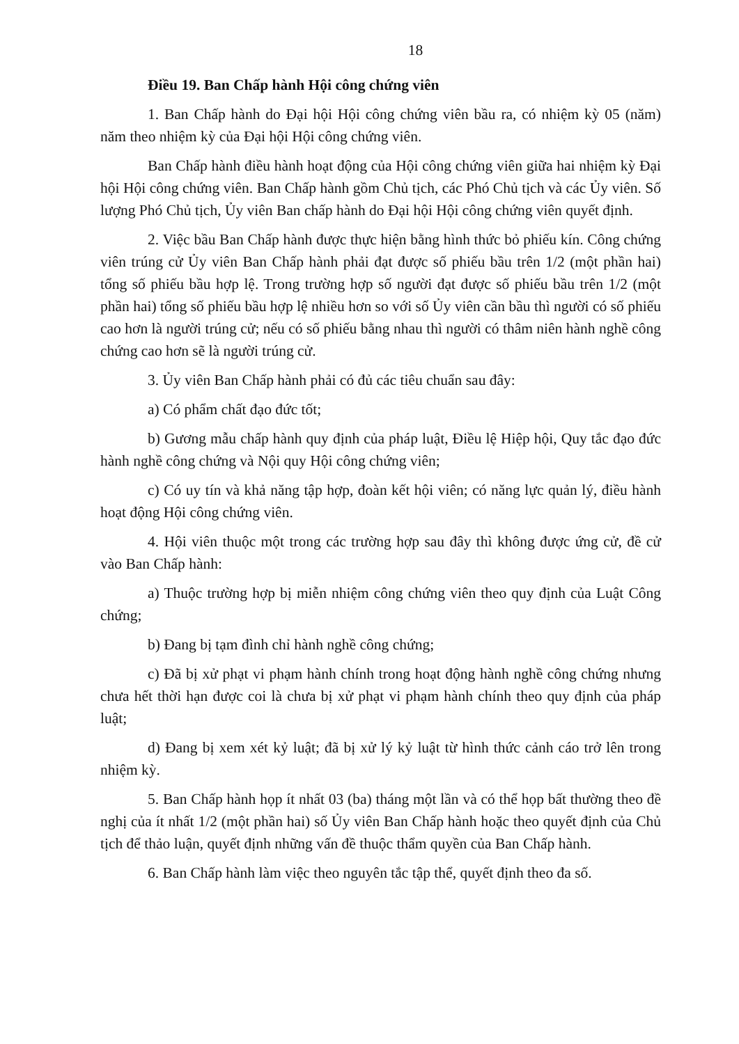18
Điều 19. Ban Chấp hành Hội công chứng viên
1. Ban Chấp hành do Đại hội Hội công chứng viên bầu ra, có nhiệm kỳ 05 (năm) năm theo nhiệm kỳ của Đại hội Hội công chứng viên.
Ban Chấp hành điều hành hoạt động của Hội công chứng viên giữa hai nhiệm kỳ Đại hội Hội công chứng viên. Ban Chấp hành gồm Chủ tịch, các Phó Chủ tịch và các Ủy viên. Số lượng Phó Chủ tịch, Ủy viên Ban chấp hành do Đại hội Hội công chứng viên quyết định.
2. Việc bầu Ban Chấp hành được thực hiện bằng hình thức bỏ phiếu kín. Công chứng viên trúng cử Ủy viên Ban Chấp hành phải đạt được số phiếu bầu trên 1/2 (một phần hai) tổng số phiếu bầu hợp lệ. Trong trường hợp số người đạt được số phiếu bầu trên 1/2 (một phần hai) tổng số phiếu bầu hợp lệ nhiều hơn so với số Ủy viên cần bầu thì người có số phiếu cao hơn là người trúng cử; nếu có số phiếu bằng nhau thì người có thâm niên hành nghề công chứng cao hơn sẽ là người trúng cử.
3. Ủy viên Ban Chấp hành phải có đủ các tiêu chuẩn sau đây:
a) Có phẩm chất đạo đức tốt;
b) Gương mẫu chấp hành quy định của pháp luật, Điều lệ Hiệp hội, Quy tắc đạo đức hành nghề công chứng và Nội quy Hội công chứng viên;
c) Có uy tín và khả năng tập hợp, đoàn kết hội viên; có năng lực quản lý, điều hành hoạt động Hội công chứng viên.
4. Hội viên thuộc một trong các trường hợp sau đây thì không được ứng cử, đề cử vào Ban Chấp hành:
a) Thuộc trường hợp bị miễn nhiệm công chứng viên theo quy định của Luật Công chứng;
b) Đang bị tạm đình chỉ hành nghề công chứng;
c) Đã bị xử phạt vi phạm hành chính trong hoạt động hành nghề công chứng nhưng chưa hết thời hạn được coi là chưa bị xử phạt vi phạm hành chính theo quy định của pháp luật;
d) Đang bị xem xét kỷ luật; đã bị xử lý kỷ luật từ hình thức cảnh cáo trở lên trong nhiệm kỳ.
5. Ban Chấp hành họp ít nhất 03 (ba) tháng một lần và có thể họp bất thường theo đề nghị của ít nhất 1/2 (một phần hai) số Ủy viên Ban Chấp hành hoặc theo quyết định của Chủ tịch để thảo luận, quyết định những vấn đề thuộc thẩm quyền của Ban Chấp hành.
6. Ban Chấp hành làm việc theo nguyên tắc tập thể, quyết định theo đa số.